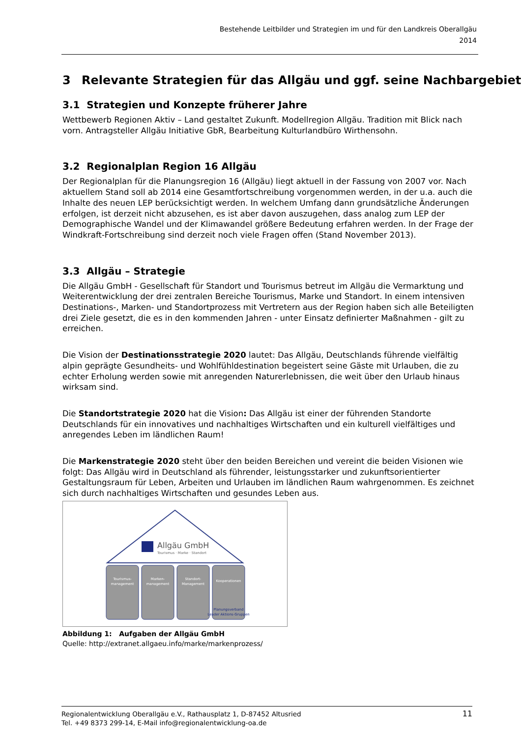Bestehende Leitbilder und Strategien im und für den Landkreis Oberallgäu
2014
3 Relevante Strategien für das Allgäu und ggf. seine Nachbargebiete
3.1 Strategien und Konzepte früherer Jahre
Wettbewerb Regionen Aktiv – Land gestaltet Zukunft. Modellregion Allgäu. Tradition mit Blick nach vorn. Antragsteller Allgäu Initiative GbR, Bearbeitung Kulturlandbüro Wirthensohn.
3.2 Regionalplan Region 16 Allgäu
Der Regionalplan für die Planungsregion 16 (Allgäu) liegt aktuell in der Fassung von 2007 vor. Nach aktuellem Stand soll ab 2014 eine Gesamtfortschreibung vorgenommen werden, in der u.a. auch die Inhalte des neuen LEP berücksichtigt werden. In welchem Umfang dann grundsätzliche Änderungen erfolgen, ist derzeit nicht abzusehen, es ist aber davon auszugehen, dass analog zum LEP der Demographische Wandel und der Klimawandel größere Bedeutung erfahren werden. In der Frage der Windkraft-Fortschreibung sind derzeit noch viele Fragen offen (Stand November 2013).
3.3 Allgäu – Strategie
Die Allgäu GmbH - Gesellschaft für Standort und Tourismus betreut im Allgäu die Vermarktung und Weiterentwicklung der drei zentralen Bereiche Tourismus, Marke und Standort. In einem intensiven Destinations-, Marken- und Standortprozess mit Vertretern aus der Region haben sich alle Beteiligten drei Ziele gesetzt, die es in den kommenden Jahren - unter Einsatz definierter Maßnahmen - gilt zu erreichen.
Die Vision der Destinationsstrategie 2020 lautet: Das Allgäu, Deutschlands führende vielfältig alpin geprägte Gesundheits- und Wohlfühldestination begeistert seine Gäste mit Urlauben, die zu echter Erholung werden sowie mit anregenden Naturerlebnissen, die weit über den Urlaub hinaus wirksam sind.
Die Standortstrategie 2020 hat die Vision: Das Allgäu ist einer der führenden Standorte Deutschlands für ein innovatives und nachhaltiges Wirtschaften und ein kulturell vielfältiges und anregendes Leben im ländlichen Raum!
Die Markenstrategie 2020 steht über den beiden Bereichen und vereint die beiden Visionen wie folgt: Das Allgäu wird in Deutschland als führender, leistungsstarker und zukunftsorientierter Gestaltungsraum für Leben, Arbeiten und Urlauben im ländlichen Raum wahrgenommen. Es zeichnet sich durch nachhaltiges Wirtschaften und gesundes Leben aus.
Allgäu GmbH
Tourismus · Marke · Standort
Tourismus-
management
Marken-
management
Standort-
Management
Kooperationen
Planungsverband
Leader Aktions-Gruppen
Abbildung 1: Aufgaben der Allgäu GmbH
Quelle: http://extranet.allgaeu.info/marke/markenprozess/
Regionalentwicklung Oberallgäu e.V., Rathausplatz 1, D-87452 Altusried
Tel. +49 8373 299-14, E-Mail info@regionalentwicklung-oa.de
11